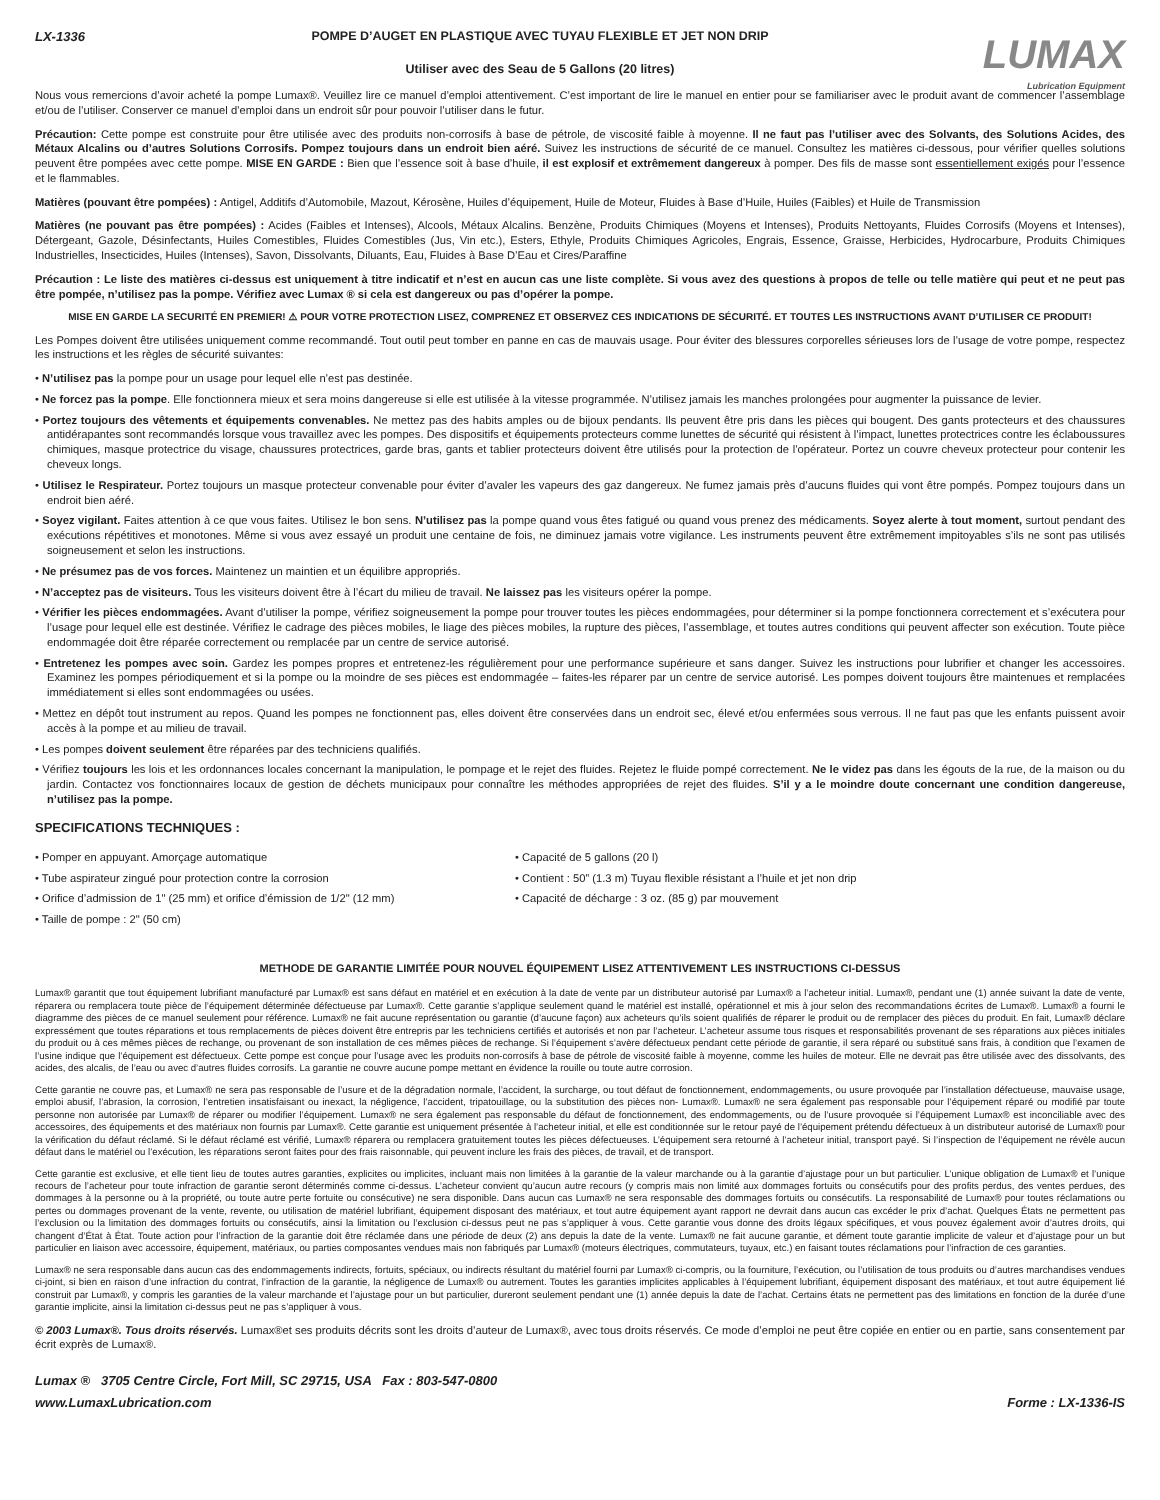LX-1336 POMPE D’AUGET EN PLASTIQUE AVEC TUYAU FLEXIBLE ET JET NON DRIP
Utiliser avec des Seau de 5 Gallons (20 litres)
LUMAX
Lubrication Equipment
Nous vous remercions d’avoir acheté la pompe Lumax®. Veuillez lire ce manuel d’emploi attentivement. C’est important de lire le manuel en entier pour se familiariser avec le produit avant de commencer l’assemblage et/ou de l’utiliser. Conserver ce manuel d’emploi dans un endroit sûr pour pouvoir l’utiliser dans le futur.
Précaution: Cette pompe est construite pour être utilisée avec des produits non-corrosifs à base de pétrole, de viscosité faible à moyenne. Il ne faut pas l’utiliser avec des Solvants, des Solutions Acides, des Métaux Alcalins ou d’autres Solutions Corrosifs. Pompez toujours dans un endroit bien aéré. Suivez les instructions de sécurité de ce manuel. Consultez les matières ci-dessous, pour vérifier quelles solutions peuvent être pompées avec cette pompe. MISE EN GARDE : Bien que l’essence soit à base d’huile, il est explosif et extrêmement dangereux à pomper. Des fils de masse sont essentiellement exigés pour l’essence et le flammables.
Matières (pouvant être pompées) : Antigel, Additifs d’Automobile, Mazout, Kérosène, Huiles d’équipement, Huile de Moteur, Fluides à Base d’Huile, Huiles (Faibles) et Huile de Transmission
Matières (ne pouvant pas être pompées) : Acides (Faibles et Intenses), Alcools, Métaux Alcalins. Benzène, Produits Chimiques (Moyens et Intenses), Produits Nettoyants, Fluides Corrosifs (Moyens et Intenses), Détergeant, Gazole, Désinfectants, Huiles Comestibles, Fluides Comestibles (Jus, Vin etc.), Esters, Ethyle, Produits Chimiques Agricoles, Engrais, Essence, Graisse, Herbicides, Hydrocarbure, Produits Chimiques Industrielles, Insecticides, Huiles (Intenses), Savon, Dissolvants, Diluants, Eau, Fluides à Base D’Eau et Cires/Paraffine
Précaution : Le liste des matières ci-dessus est uniquement à titre indicatif et n’est en aucun cas une liste complète. Si vous avez des questions à propos de telle ou telle matière qui peut et ne peut pas être pompée, n’utilisez pas la pompe. Vérifiez avec Lumax ® si cela est dangereux ou pas d’opérer la pompe.
MISE EN GARDE LA SECURITÉ EN PREMIER! ⚠ POUR VOTRE PROTECTION LISEZ, COMPRENEZ ET OBSERVEZ CES INDICATIONS DE SÉCURITÉ. ET TOUTES LES INSTRUCTIONS AVANT D’UTILISER CE PRODUIT!
Les Pompes doivent être utilisées uniquement comme recommandé. Tout outil peut tomber en panne en cas de mauvais usage. Pour éviter des blessures corporelles sérieuses lors de l’usage de votre pompe, respectez les instructions et les règles de sécurité suivantes:
• N’utilisez pas la pompe pour un usage pour lequel elle n’est pas destinée.
• Ne forcez pas la pompe. Elle fonctionnera mieux et sera moins dangereuse si elle est utilisée à la vitesse programmée. N’utilisez jamais les manches prolongées pour augmenter la puissance de levier.
• Portez toujours des vêtements et équipements convenables. Ne mettez pas des habits amples ou de bijoux pendants. Ils peuvent être pris dans les pièces qui bougent. Des gants protecteurs et des chaussures antidérapantes sont recommandés lorsque vous travaillez avec les pompes. Des dispositifs et équipements protecteurs comme lunettes de sécurité qui résistent à l’impact, lunettes protectrices contre les éclaboussures chimiques, masque protectrice du visage, chaussures protectrices, garde bras, gants et tablier protecteurs doivent être utilisés pour la protection de l’opérateur. Portez un couvre cheveux protecteur pour contenir les cheveux longs.
• Utilisez le Respirateur. Portez toujours un masque protecteur convenable pour éviter d’avaler les vapeurs des gaz dangereux. Ne fumez jamais près d’aucuns fluides qui vont être pompés. Pompez toujours dans un endroit bien aéré.
• Soyez vigilant. Faites attention à ce que vous faites. Utilisez le bon sens. N’utilisez pas la pompe quand vous êtes fatigué ou quand vous prenez des médicaments. Soyez alerte à tout moment, surtout pendant des exécutions répétitives et monotones. Même si vous avez essayé un produit une centaine de fois, ne diminuez jamais votre vigilance. Les instruments peuvent être extrêmement impitoyables s’ils ne sont pas utilisés soigneusement et selon les instructions.
• Ne présumez pas de vos forces. Maintenez un maintien et un équilibre appropriés.
• N’acceptez pas de visiteurs. Tous les visiteurs doivent être à l’écart du milieu de travail. Ne laissez pas les visiteurs opérer la pompe.
• Vérifier les pièces endommagées. Avant d’utiliser la pompe, vérifiez soigneusement la pompe pour trouver toutes les pièces endommagées, pour déterminer si la pompe fonctionnera correctement et s’exécutera pour l’usage pour lequel elle est destinée. Vérifiez le cadrage des pièces mobiles, le liage des pièces mobiles, la rupture des pièces, l’assemblage, et toutes autres conditions qui peuvent affecter son exécution. Toute pièce endommagée doit être réparée correctement ou remplacée par un centre de service autorisé.
• Entretenez les pompes avec soin. Gardez les pompes propres et entretenez-les régulièrement pour une performance supérieure et sans danger. Suivez les instructions pour lubrifier et changer les accessoires. Examinez les pompes périodiquement et si la pompe ou la moindre de ses pièces est endommagée – faites-les réparer par un centre de service autorisé. Les pompes doivent toujours être maintenues et remplacées immédiatement si elles sont endommagées ou usées.
• Mettez en dépôt tout instrument au repos. Quand les pompes ne fonctionnent pas, elles doivent être conservées dans un endroit sec, élevé et/ou enfermées sous verrous. Il ne faut pas que les enfants puissent avoir accès à la pompe et au milieu de travail.
• Les pompes doivent seulement être réparées par des techniciens qualifiés.
• Vérifiez toujours les lois et les ordonnances locales concernant la manipulation, le pompage et le rejet des fluides. Rejetez le fluide pompé correctement. Ne le videz pas dans les égouts de la rue, de la maison ou du jardin. Contactez vos fonctionnaires locaux de gestion de déchets municipaux pour connaître les méthodes appropriées de rejet des fluides. S’il y a le moindre doute concernant une condition dangereuse, n’utilisez pas la pompe.
SPECIFICATIONS TECHNIQUES :
• Pomper en appuyant. Amorçage automatique
• Tube aspirateur zingué pour protection contre la corrosion
• Orifice d’admission de 1" (25 mm) et orifice d’émission de 1/2" (12 mm)
• Taille de pompe : 2" (50 cm)
• Capacité de 5 gallons (20 l)
• Contient : 50” (1.3 m) Tuyau flexible résistant a l’huile et jet non drip
• Capacité de décharge : 3 oz. (85 g) par mouvement
METHODE DE GARANTIE LIMITÉE POUR NOUVEL ÉQUIPEMENT LISEZ ATTENTIVEMENT LES INSTRUCTIONS CI-DESSUS
Lumax® garantit que tout équipement lubrifiant manufacturé par Lumax® est sans défaut en matériel et en exécution à la date de vente par un distributeur autorisé par Lumax® a l’acheteur initial. Lumax®, pendant une (1) année suivant la date de vente, réparera ou remplacera toute pièce de l’équipement déterminée défectueuse par Lumax®. Cette garantie s’applique seulement quand le matériel est installé, opérationnel et mis à jour selon des recommandations écrites de Lumax®. Lumax® a fourni le diagramme des pièces de ce manuel seulement pour référence. Lumax® ne fait aucune représentation ou garantie (d’aucune façon) aux acheteurs qu’ils soient qualifiés de réparer le produit ou de remplacer des pièces du produit. En fait, Lumax® déclare expressément que toutes réparations et tous remplacements de pièces doivent être entrepris par les techniciens certifiés et autorisés et non par l’acheteur. L’acheteur assume tous risques et responsabilités provenant de ses réparations aux pièces initiales du produit ou à ces mêmes pièces de rechange, ou provenant de son installation de ces mêmes pièces de rechange. Si l’équipement s’avère défectueux pendant cette période de garantie, il sera réparé ou substitué sans frais, à condition que l’examen de l’usine indique que l’équipement est défectueux. Cette pompe est conçue pour l’usage avec les produits non-corrosifs à base de pétrole de viscosité faible à moyenne, comme les huiles de moteur. Elle ne devrait pas être utilisée avec des dissolvants, des acides, des alcalis, de l’eau ou avec d’autres fluides corrosifs. La garantie ne couvre aucune pompe mettant en évidence la rouille ou toute autre corrosion.
Cette garantie ne couvre pas, et Lumax® ne sera pas responsable de l’usure et de la dégradation normale, l’accident, la surcharge, ou tout défaut de fonctionnement, endommagements, ou usure provoquée par l’installation défectueuse, mauvaise usage, emploi abusif, l’abrasion, la corrosion, l’entretien insatisfaisant ou inexact, la négligence, l’accident, tripatouillage, ou la substitution des pièces non- Lumax®. Lumax® ne sera également pas responsable pour l’équipement réparé ou modifié par toute personne non autorisée par Lumax® de réparer ou modifier l’équipement. Lumax® ne sera également pas responsable du défaut de fonctionnement, des endommagements, ou de l’usure provoquée si l’équipement Lumax® est inconciliable avec des accessoires, des équipements et des matériaux non fournis par Lumax®. Cette garantie est uniquement présentée à l’acheteur initial, et elle est conditionnée sur le retour payé de l’équipement prétendu défectueux à un distributeur autorisé de Lumax® pour la vérification du défaut réclamé. Si le défaut réclamé est vérifié, Lumax® réparera ou remplacera gratuitement toutes les pièces défectueuses. L’équipement sera retourné à l’acheteur initial, transport payé. Si l’inspection de l’équipement ne révèle aucun défaut dans le matériel ou l’exécution, les réparations seront faites pour des frais raisonnable, qui peuvent inclure les frais des pièces, de travail, et de transport.
Cette garantie est exclusive, et elle tient lieu de toutes autres garanties, explicites ou implicites, incluant mais non limitées à la garantie de la valeur marchande ou à la garantie d’ajustage pour un but particulier. L’unique obligation de Lumax® et l’unique recours de l’acheteur pour toute infraction de garantie seront déterminés comme ci-dessus. L’acheteur convient qu’aucun autre recours (y compris mais non limité aux dommages fortuits ou consécutifs pour des profits perdus, des ventes perdues, des dommages à la personne ou à la propriété, ou toute autre perte fortuite ou consécutive) ne sera disponible. Dans aucun cas Lumax® ne sera responsable des dommages fortuits ou consécutifs. La responsabilité de Lumax® pour toutes réclamations ou pertes ou dommages provenant de la vente, revente, ou utilisation de matériel lubrifiant, équipement disposant des matériaux, et tout autre équipement ayant rapport ne devrait dans aucun cas excéder le prix d’achat. Quelques États ne permettent pas l’exclusion ou la limitation des dommages fortuits ou consécutifs, ainsi la limitation ou l’exclusion ci-dessus peut ne pas s’appliquer à vous. Cette garantie vous donne des droits légaux spécifiques, et vous pouvez également avoir d’autres droits, qui changent d’État à État. Toute action pour l’infraction de la garantie doit être réclamée dans une période de deux (2) ans depuis la date de la vente. Lumax® ne fait aucune garantie, et dément toute garantie implicite de valeur et d’ajustage pour un but particulier en liaison avec accessoire, équipement, matériaux, ou parties composantes vendues mais non fabriqués par Lumax® (moteurs électriques, commutateurs, tuyaux, etc.) en faisant toutes réclamations pour l’infraction de ces garanties.
Lumax® ne sera responsable dans aucun cas des endommagements indirects, fortuits, spéciaux, ou indirects résultant du matériel fourni par Lumax® ci-compris, ou la fourniture, l’exécution, ou l’utilisation de tous produits ou d’autres marchandises vendues ci-joint, si bien en raison d’une infraction du contrat, l’infraction de la garantie, la négligence de Lumax® ou autrement. Toutes les garanties implicites applicables à l’équipement lubrifiant, équipement disposant des matériaux, et tout autre équipement lié construit par Lumax®, y compris les garanties de la valeur marchande et l’ajustage pour un but particulier, dureront seulement pendant une (1) année depuis la date de l’achat. Certains états ne permettent pas des limitations en fonction de la durée d’une garantie implicite, ainsi la limitation ci-dessus peut ne pas s’appliquer à vous.
© 2003 Lumax®. Tous droits réservés. Lumax®et ses produits décrits sont les droits d’auteur de Lumax®, avec tous droits réservés. Ce mode d’emploi ne peut être copiée en entier ou en partie, sans consentement par écrit exprès de Lumax®.
Lumax ® 3705 Centre Circle, Fort Mill, SC 29715, USA Fax : 803-547-0800
www.LumaxLubrication.com
Forme : LX-1336-IS